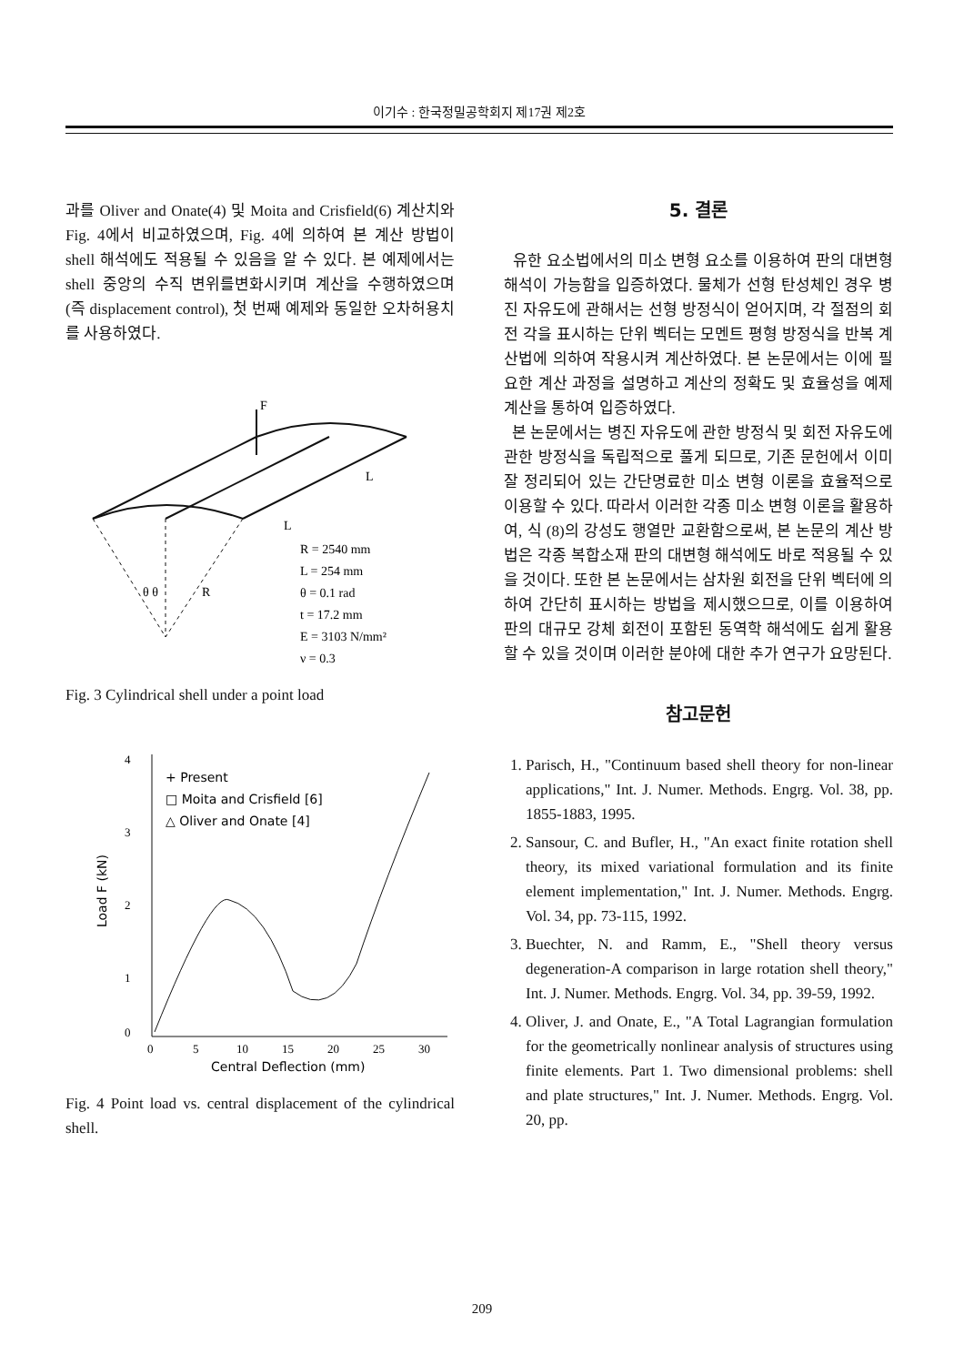이기수 : 한국정밀공학회지 제17권 제2호
과를 Oliver and Onate(4) 및 Moita and Crisfield(6) 계산치와 Fig. 4에서 비교하였으며, Fig. 4에 의하여 본 계산 방법이 shell 해석에도 적용될 수 있음을 알 수 있다. 본 예제에서는 shell 중앙의 수직 변위를변화시키며 계산을 수행하였으며 (즉 displacement control), 첫 번째 예제와 동일한 오차허용치를 사용하였다.
F
L
L
θ θ
R
R = 2540 mm
L = 254 mm
θ = 0.1 rad
t = 17.2 mm
E = 3103 N/mm²
ν = 0.3
Fig. 3 Cylindrical shell under a point load
4
3
2
1
0
Load F (kN)
+ Present
□ Moita and Crisfield [6]
△ Oliver and Onate [4]
0
5
10
15
20
25
30
Central Deflection (mm)
Fig. 4 Point load vs. central displacement of the cylindrical shell.
5. 결론
유한 요소법에서의 미소 변형 요소를 이용하여 판의 대변형 해석이 가능함을 입증하였다. 물체가 선형 탄성체인 경우 병진 자유도에 관해서는 선형 방정식이 얻어지며, 각 절점의 회전 각을 표시하는 단위 벡터는 모멘트 평형 방정식을 반복 계산법에 의하여 작용시켜 계산하였다. 본 논문에서는 이에 필요한 계산 과정을 설명하고 계산의 정확도 및 효율성을 예제 계산을 통하여 입증하였다.
본 논문에서는 병진 자유도에 관한 방정식 및 회전 자유도에 관한 방정식을 독립적으로 풀게 되므로, 기존 문헌에서 이미 잘 정리되어 있는 간단명료한 미소 변형 이론을 효율적으로 이용할 수 있다. 따라서 이러한 각종 미소 변형 이론을 활용하여, 식 (8)의 강성도 행열만 교환함으로써, 본 논문의 계산 방법은 각종 복합소재 판의 대변형 해석에도 바로 적용될 수 있을 것이다. 또한 본 논문에서는 삼차원 회전을 단위 벡터에 의하여 간단히 표시하는 방법을 제시했으므로, 이를 이용하여 판의 대규모 강체 회전이 포함된 동역학 해석에도 쉽게 활용할 수 있을 것이며 이러한 분야에 대한 추가 연구가 요망된다.
참고문헌
1. Parisch, H., "Continuum based shell theory for non-linear applications," Int. J. Numer. Methods. Engrg. Vol. 38, pp. 1855-1883, 1995.
2. Sansour, C. and Bufler, H., "An exact finite rotation shell theory, its mixed variational formulation and its finite element implementation," Int. J. Numer. Methods. Engrg. Vol. 34, pp. 73-115, 1992.
3. Buechter, N. and Ramm, E., "Shell theory versus degeneration-A comparison in large rotation shell theory," Int. J. Numer. Methods. Engrg. Vol. 34, pp. 39-59, 1992.
4. Oliver, J. and Onate, E., "A Total Lagrangian formulation for the geometrically nonlinear analysis of structures using finite elements. Part 1. Two dimensional problems: shell and plate structures," Int. J. Numer. Methods. Engrg. Vol. 20, pp.
209